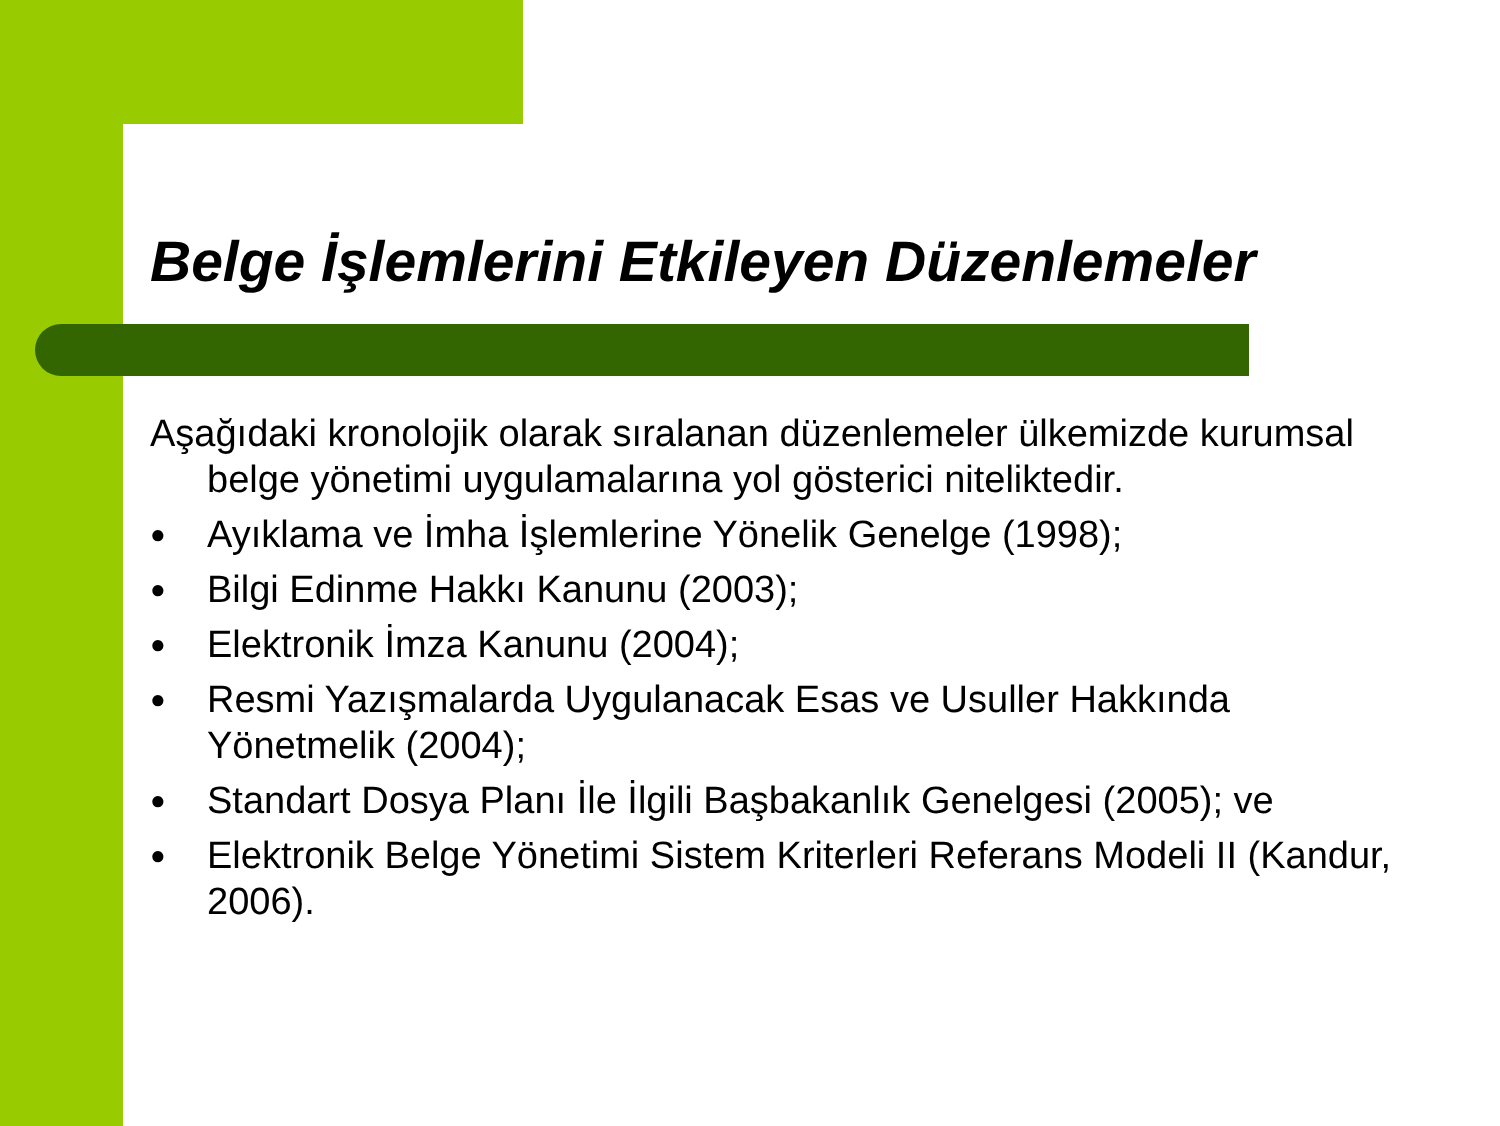Belge İşlemlerini Etkileyen Düzenlemeler
Aşağıdaki kronolojik olarak sıralanan düzenlemeler ülkemizde kurumsal belge yönetimi uygulamalarına yol gösterici niteliktedir.
● Ayıklama ve İmha İşlemlerine Yönelik Genelge (1998);
● Bilgi Edinme Hakkı Kanunu (2003);
● Elektronik İmza Kanunu (2004);
● Resmi Yazışmalarda Uygulanacak Esas ve Usuller Hakkında Yönetmelik (2004);
● Standart Dosya Planı İle İlgili Başbakanlık Genelgesi (2005); ve
● Elektronik Belge Yönetimi Sistem Kriterleri Referans Modeli II (Kandur, 2006).